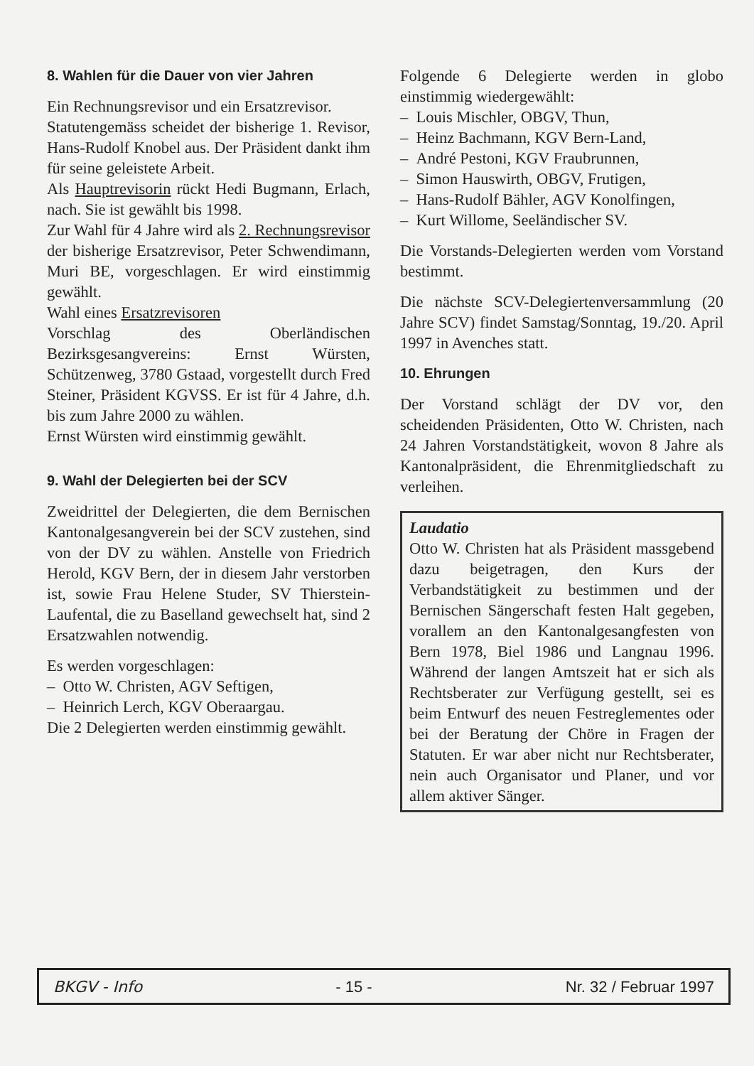8. Wahlen für die Dauer von vier Jahren
Ein Rechnungsrevisor und ein Ersatzrevisor.
Statutengemäss scheidet der bisherige 1. Revisor, Hans-Rudolf Knobel aus. Der Präsident dankt ihm für seine geleistete Arbeit.
Als Hauptrevisorin rückt Hedi Bugmann, Erlach, nach. Sie ist gewählt bis 1998.
Zur Wahl für 4 Jahre wird als 2. Rechnungsrevisor der bisherige Ersatzrevisor, Peter Schwendimann, Muri BE, vorgeschlagen. Er wird einstimmig gewählt.
Wahl eines Ersatzrevisoren
Vorschlag des Oberländischen Bezirksgesangvereins: Ernst Würsten, Schützenweg, 3780 Gstaad, vorgestellt durch Fred Steiner, Präsident KGVSS. Er ist für 4 Jahre, d.h. bis zum Jahre 2000 zu wählen.
Ernst Würsten wird einstimmig gewählt.
9. Wahl der Delegierten bei der SCV
Zweidrittel der Delegierten, die dem Bernischen Kantonalgesangverein bei der SCV zustehen, sind von der DV zu wählen. Anstelle von Friedrich Herold, KGV Bern, der in diesem Jahr verstorben ist, sowie Frau Helene Studer, SV Thierstein-Laufental, die zu Baselland gewechselt hat, sind 2 Ersatzwahlen notwendig.
Es werden vorgeschlagen:
– Otto W. Christen, AGV Seftigen,
– Heinrich Lerch, KGV Oberaargau.
Die 2 Delegierten werden einstimmig gewählt.
Folgende 6 Delegierte werden in globo einstimmig wiedergewählt:
– Louis Mischler, OBGV, Thun,
– Heinz Bachmann, KGV Bern-Land,
– André Pestoni, KGV Fraubrunnen,
– Simon Hauswirth, OBGV, Frutigen,
– Hans-Rudolf Bähler, AGV Konolfingen,
– Kurt Willome, Seeländischer SV.
Die Vorstands-Delegierten werden vom Vorstand bestimmt.
Die nächste SCV-Delegiertenversammlung (20 Jahre SCV) findet Samstag/Sonntag, 19./20. April 1997 in Avenches statt.
10. Ehrungen
Der Vorstand schlägt der DV vor, den scheidenden Präsidenten, Otto W. Christen, nach 24 Jahren Vorstandstätigkeit, wovon 8 Jahre als Kantonalpräsident, die Ehrenmitgliedschaft zu verleihen.
Laudatio
Otto W. Christen hat als Präsident massgebend dazu beigetragen, den Kurs der Verbandstätigkeit zu bestimmen und der Bernischen Sängerschaft festen Halt gegeben, vorallem an den Kantonalgesangfesten von Bern 1978, Biel 1986 und Langnau 1996. Während der langen Amtszeit hat er sich als Rechtsberater zur Verfügung gestellt, sei es beim Entwurf des neuen Festreglementes oder bei der Beratung der Chöre in Fragen der Statuten. Er war aber nicht nur Rechtsberater, nein auch Organisator und Planer, und vor allem aktiver Sänger.
BKGV - Info - 15 - Nr. 32 / Februar 1997